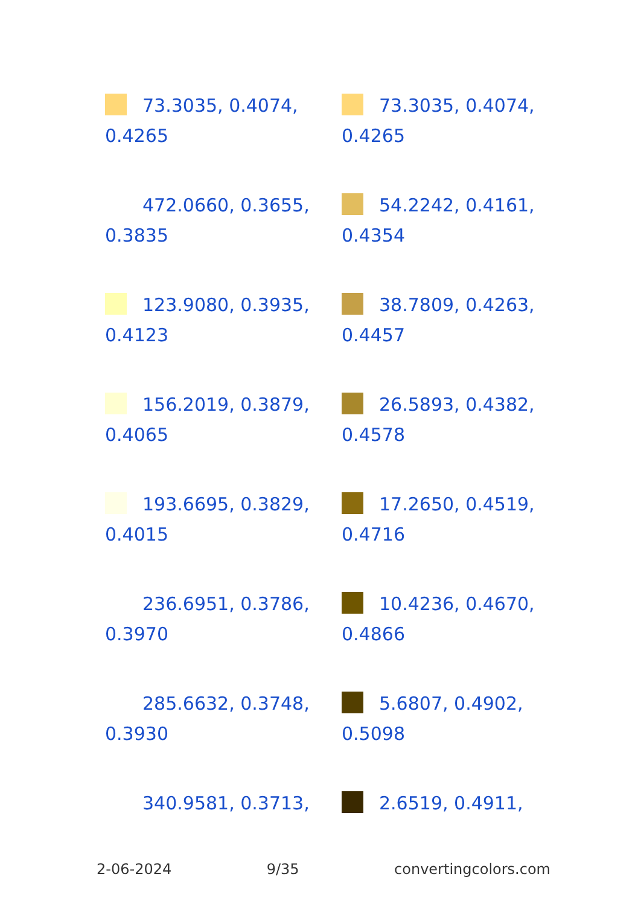73.3035, 0.4074, 0.4265
73.3035, 0.4074, 0.4265
472.0660, 0.3655, 0.3835
54.2242, 0.4161, 0.4354
123.9080, 0.3935, 0.4123
38.7809, 0.4263, 0.4457
156.2019, 0.3879, 0.4065
26.5893, 0.4382, 0.4578
193.6695, 0.3829, 0.4015
17.2650, 0.4519, 0.4716
236.6951, 0.3786, 0.3970
10.4236, 0.4670, 0.4866
285.6632, 0.3748, 0.3930
5.6807, 0.4902, 0.5098
340.9581, 0.3713,
2.6519, 0.4911,
2-06-2024 9/35 convertingcolors.com